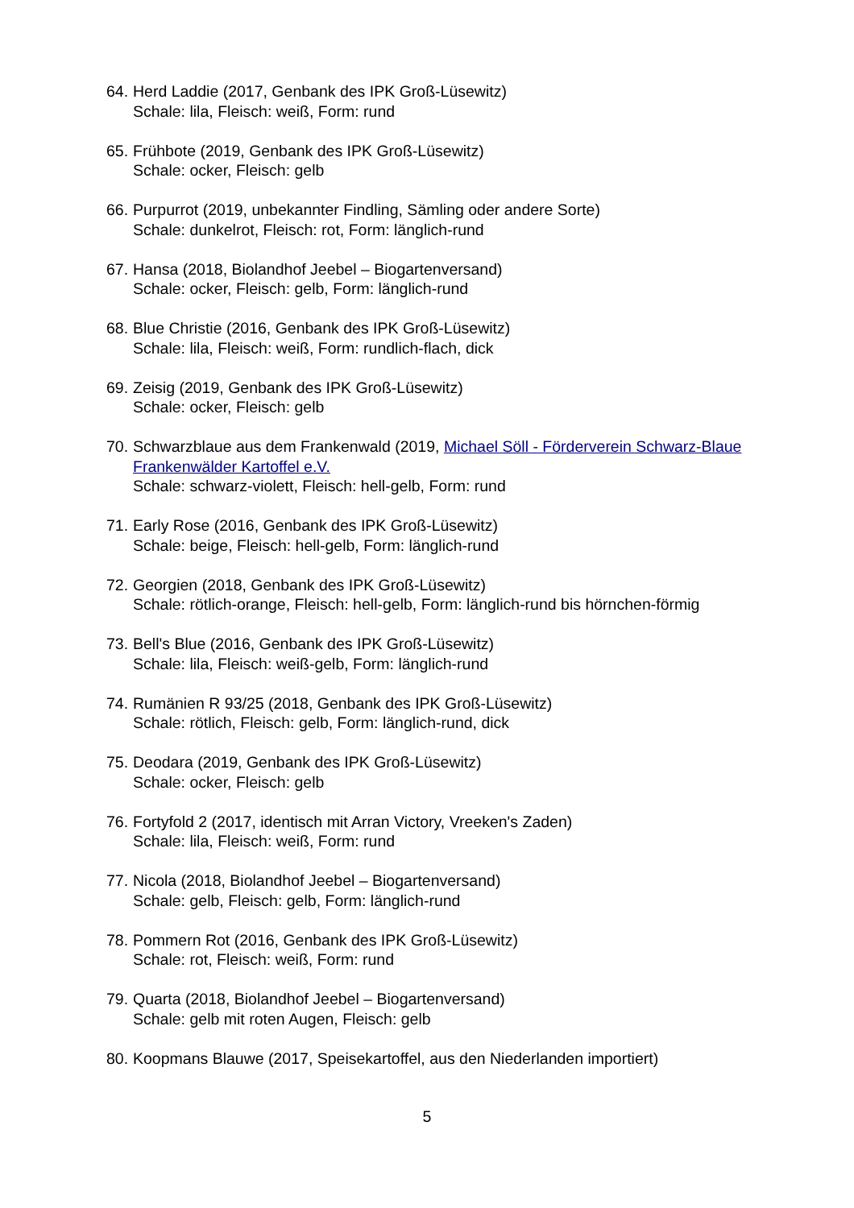64.
Herd Laddie (2017, Genbank des IPK Groß-Lüsewitz)
Schale: lila, Fleisch: weiß, Form: rund
65.
Frühbote (2019, Genbank des IPK Groß-Lüsewitz)
Schale: ocker, Fleisch: gelb
66.
Purpurrot (2019, unbekannter Findling, Sämling oder andere Sorte)
Schale: dunkelrot, Fleisch: rot, Form: länglich-rund
67.
Hansa (2018, Biolandhof Jeebel – Biogartenversand)
Schale: ocker, Fleisch: gelb, Form: länglich-rund
68.
Blue Christie (2016, Genbank des IPK Groß-Lüsewitz)
Schale: lila, Fleisch: weiß, Form: rundlich-flach, dick
69.
Zeisig (2019, Genbank des IPK Groß-Lüsewitz)
Schale: ocker, Fleisch: gelb
70.
Schwarzblaue aus dem Frankenwald (2019, Michael Söll - Förderverein Schwarz-Blaue Frankenwälder Kartoffel e.V.
Schale: schwarz-violett, Fleisch: hell-gelb, Form: rund
71.
Early Rose (2016, Genbank des IPK Groß-Lüsewitz)
Schale: beige, Fleisch: hell-gelb, Form: länglich-rund
72.
Georgien (2018, Genbank des IPK Groß-Lüsewitz)
Schale: rötlich-orange, Fleisch: hell-gelb, Form: länglich-rund bis hörnchen-förmig
73.
Bell's Blue (2016, Genbank des IPK Groß-Lüsewitz)
Schale: lila, Fleisch: weiß-gelb, Form: länglich-rund
74.
Rumänien R 93/25 (2018, Genbank des IPK Groß-Lüsewitz)
Schale: rötlich, Fleisch: gelb, Form: länglich-rund, dick
75.
Deodara (2019, Genbank des IPK Groß-Lüsewitz)
Schale: ocker, Fleisch: gelb
76.
Fortyfold 2 (2017, identisch mit Arran Victory, Vreeken's Zaden)
Schale: lila, Fleisch: weiß, Form: rund
77.
Nicola (2018, Biolandhof Jeebel – Biogartenversand)
Schale: gelb, Fleisch: gelb, Form: länglich-rund
78.
Pommern Rot (2016, Genbank des IPK Groß-Lüsewitz)
Schale: rot, Fleisch: weiß, Form: rund
79.
Quarta (2018, Biolandhof Jeebel – Biogartenversand)
Schale: gelb mit roten Augen, Fleisch: gelb
80.
Koopmans Blauwe (2017, Speisekartoffel, aus den Niederlanden importiert)
5